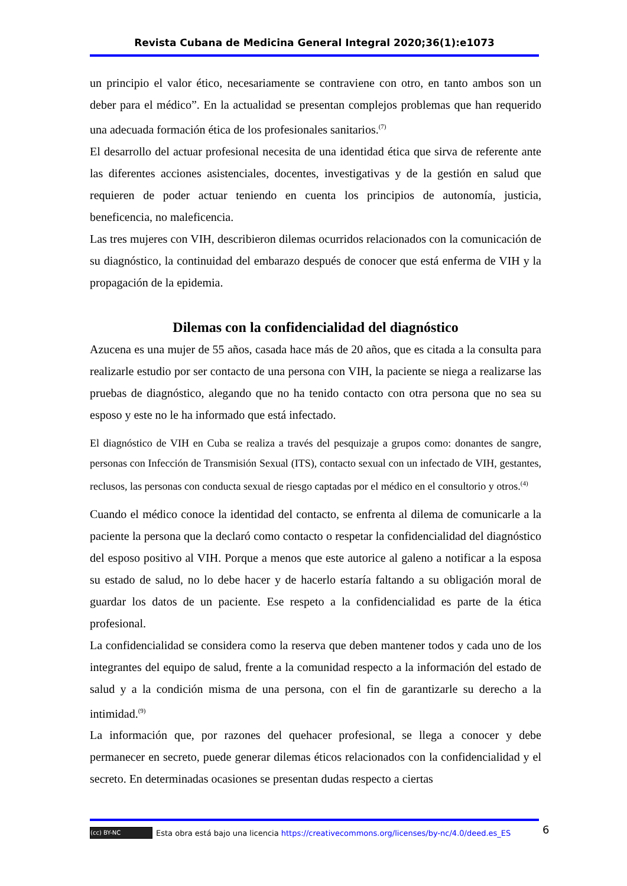Revista Cubana de Medicina General Integral 2020;36(1):e1073
un principio el valor ético, necesariamente se contraviene con otro, en tanto ambos son un deber para el médico”. En la actualidad se presentan complejos problemas que han requerido una adecuada formación ética de los profesionales sanitarios.<sup>(7)</sup>
El desarrollo del actuar profesional necesita de una identidad ética que sirva de referente ante las diferentes acciones asistenciales, docentes, investigativas y de la gestión en salud que requieren de poder actuar teniendo en cuenta los principios de autonomía, justicia, beneficencia, no maleficencia.
Las tres mujeres con VIH, describieron dilemas ocurridos relacionados con la comunicación de su diagnóstico, la continuidad del embarazo después de conocer que está enferma de VIH y la propagación de la epidemia.
Dilemas con la confidencialidad del diagnóstico
Azucena es una mujer de 55 años, casada hace más de 20 años, que es citada a la consulta para realizarle estudio por ser contacto de una persona con VIH, la paciente se niega a realizarse las pruebas de diagnóstico, alegando que no ha tenido contacto con otra persona que no sea su esposo y este no le ha informado que está infectado.
El diagnóstico de VIH en Cuba se realiza a través del pesquizaje a grupos como: donantes de sangre, personas con Infección de Transmisión Sexual (ITS), contacto sexual con un infectado de VIH, gestantes, reclusos, las personas con conducta sexual de riesgo captadas por el médico en el consultorio y otros.<sup>(4)</sup>
Cuando el médico conoce la identidad del contacto, se enfrenta al dilema de comunicarle a la paciente la persona que la declaró como contacto o respetar la confidencialidad del diagnóstico del esposo positivo al VIH. Porque a menos que este autorice al galeno a notificar a la esposa su estado de salud, no lo debe hacer y de hacerlo estaría faltando a su obligación moral de guardar los datos de un paciente. Ese respeto a la confidencialidad es parte de la ética profesional.
La confidencialidad se considera como la reserva que deben mantener todos y cada uno de los integrantes del equipo de salud, frente a la comunidad respecto a la información del estado de salud y a la condición misma de una persona, con el fin de garantizarle su derecho a la intimidad.<sup>(9)</sup>
La información que, por razones del quehacer profesional, se llega a conocer y debe permanecer en secreto, puede generar dilemas éticos relacionados con la confidencialidad y el secreto. En determinadas ocasiones se presentan dudas respecto a ciertas
(cc) BY-NC Esta obra está bajo una licencia https://creativecommons.org/licenses/by-nc/4.0/deed.es_ES
6